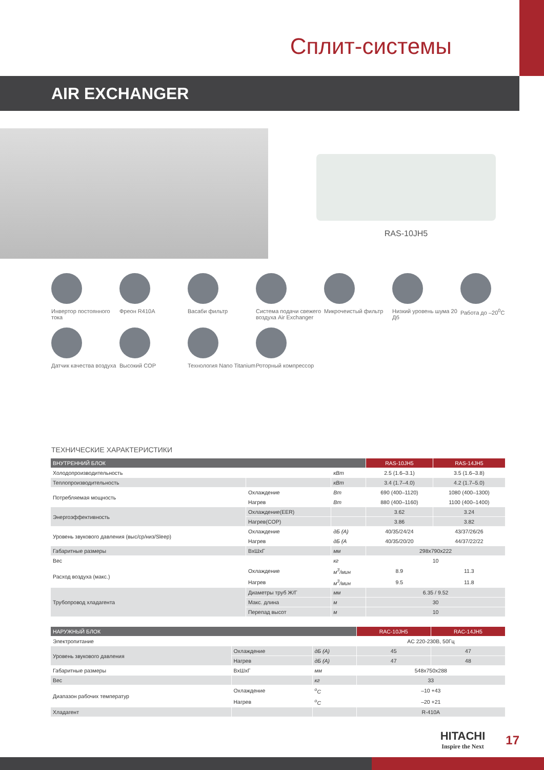Сплит-системы
AIR EXCHANGER
RAS-10JH5
Инвертор постоянного тока
Фреон R410A
Васаби фильтр
Система подачи свежего воздуха Air Exchanger
Микрочеистый фильтр
Низкий уровень шума 20 Дб
Работа до –20<sup>0</sup>C
Датчик качества воздуха
Высокий COP
Технология Nano Titanium
Роторный компрессор
ТЕХНИЧЕСКИЕ ХАРАКТЕРИСТИКИ
| ВНУТРЕННИЙ БЛОК | | | RAS-10JH5 | RAS-14JH5 |
| --- | --- | --- | --- | --- |
| Холодопроизводительность | | кВт | 2.5 (1.6–3.1) | 3.5 (1.6–3.8) |
| Теплопроизводительность | | кВт | 3.4 (1.7–4.0) | 4.2 (1.7–5.0) |
| Потребляемая мощность | Охлаждение | Вт | 690 (400–1120) | 1080 (400–1300) |
| | Нагрев | Вт | 880 (400–1160) | 1100 (400–1400) |
| Энергоэффективность | Охлаждение(EER) | | 3.62 | 3.24 |
| | Нагрев(COP) | | 3.86 | 3.82 |
| Уровень звукового давления (выс/ср/низ/Sleep) | Охлаждение | дБ (А) | 40/35/24/24 | 43/37/26/26 |
| | Нагрев | дБ (А | 40/35/20/20 | 44/37/22/22 |
| Габаритные размеры | ВxШxГ | мм | 298x790x222 | |
| Вес | | кг | 10 | |
| Расход воздуха (макс.) | Охлаждение | м<sup>3</sup>/мин | 8.9 | 11.3 |
| | Нагрев | м<sup>3</sup>/мин | 9.5 | 11.8 |
| Трубопровод хладагента | Диаметры труб Ж/Г | мм | 6.35 / 9.52 | |
| | Макс. длина | м | 30 | |
| | Перепад высот | м | 10 | |
| НАРУЖНЫЙ БЛОК | | | RAC-10JH5 | RAC-14JH5 |
| --- | --- | --- | --- | --- |
| Электропитание | | | AC 220-230В, 50Гц | |
| Уровень звукового давления | Охлаждение | дБ (А) | 45 | 47 |
| | Нагрев | дБ (А) | 47 | 48 |
| Габаритные размеры | ВxШxГ | мм | 548x750x288 | |
| Вес | | кг | 33 | |
| Диапазон рабочих температур | Охлаждение | <sup>o</sup> C | –10 +43 | |
| | Нагрев | <sup>o</sup> C | –20 +21 | |
| Хладагент | | | R-410A | |
HITACHI
Inspire the Next
17